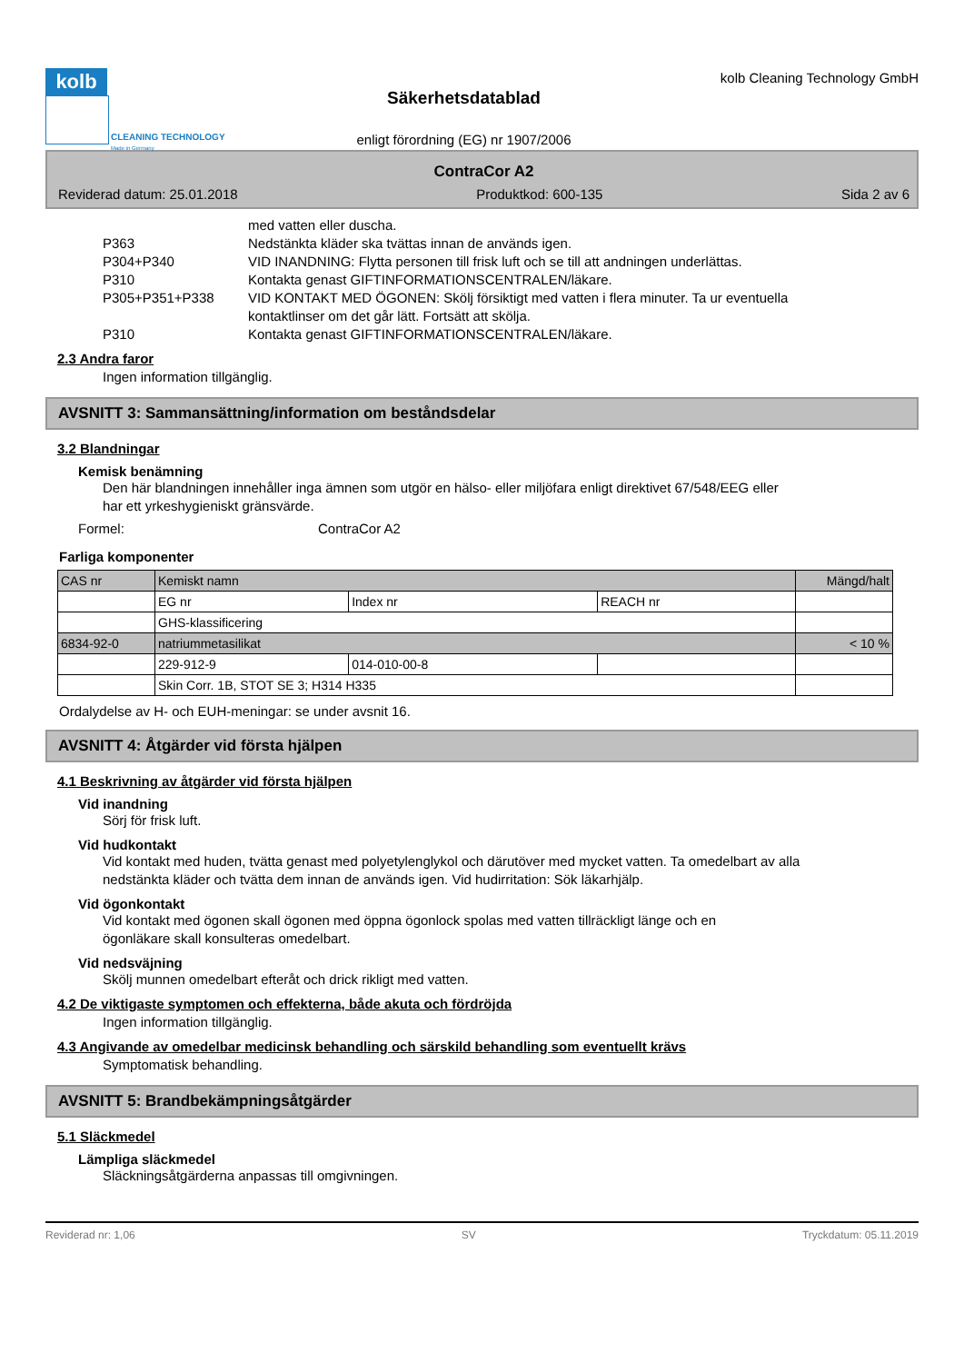kolb
CLEANING TECHNOLOGY
Made in Germany
Säkerhetsdatablad
enligt förordning (EG) nr 1907/2006
kolb Cleaning Technology GmbH
ContraCor A2
Reviderad datum: 25.01.2018 Produktkod: 600-135 Sida 2 av 6
med vatten eller duscha.
P363 Nedstänkta kläder ska tvättas innan de används igen.
P304+P340 VID INANDNING: Flytta personen till frisk luft och se till att andningen underlättas.
P310 Kontakta genast GIFTINFORMATIONSCENTRALEN/läkare.
P305+P351+P338 VID KONTAKT MED ÖGONEN: Skölj försiktigt med vatten i flera minuter. Ta ur eventuella kontaktlinser om det går lätt. Fortsätt att skölja.
P310 Kontakta genast GIFTINFORMATIONSCENTRALEN/läkare.
2.3 Andra faror
Ingen information tillgänglig.
AVSNITT 3: Sammansättning/information om beståndsdelar
3.2 Blandningar
Kemisk benämning
Den här blandningen innehåller inga ämnen som utgör en hälso- eller miljöfara enligt direktivet 67/548/EEG eller har ett yrkeshygieniskt gränsvärde.
Formel: ContraCor A2
Farliga komponenter
| CAS nr | Kemiskt namn | | | Mängd/halt |
| --- | --- | --- | --- | --- |
| | EG nr | Index nr | REACH nr | |
| | GHS-klassificering | | | |
| 6834-92-0 | natriummetasilikat | | | < 10 % |
| | 229-912-9 | 014-010-00-8 | | |
| | Skin Corr. 1B, STOT SE 3; H314 H335 | | | |
Ordalydelse av H- och EUH-meningar: se under avsnit 16.
AVSNITT 4: Åtgärder vid första hjälpen
4.1 Beskrivning av åtgärder vid första hjälpen
Vid inandning
Sörj för frisk luft.
Vid hudkontakt
Vid kontakt med huden, tvätta genast med polyetylenglykol och därutöver med mycket vatten. Ta omedelbart av alla nedstänkta kläder och tvätta dem innan de används igen. Vid hudirritation: Sök läkarhjälp.
Vid ögonkontakt
Vid kontakt med ögonen skall ögonen med öppna ögonlock spolas med vatten tillräckligt länge och en ögonläkare skall konsulteras omedelbart.
Vid nedsväjning
Skölj munnen omedelbart efteråt och drick rikligt med vatten.
4.2 De viktigaste symptomen och effekterna, både akuta och fördröjda
Ingen information tillgänglig.
4.3 Angivande av omedelbar medicinsk behandling och särskild behandling som eventuellt krävs
Symptomatisk behandling.
AVSNITT 5: Brandbekämpningsåtgärder
5.1 Släckmedel
Lämpliga släckmedel
Släckningsåtgärderna anpassas till omgivningen.
Reviderad nr: 1,06 SV Tryckdatum: 05.11.2019